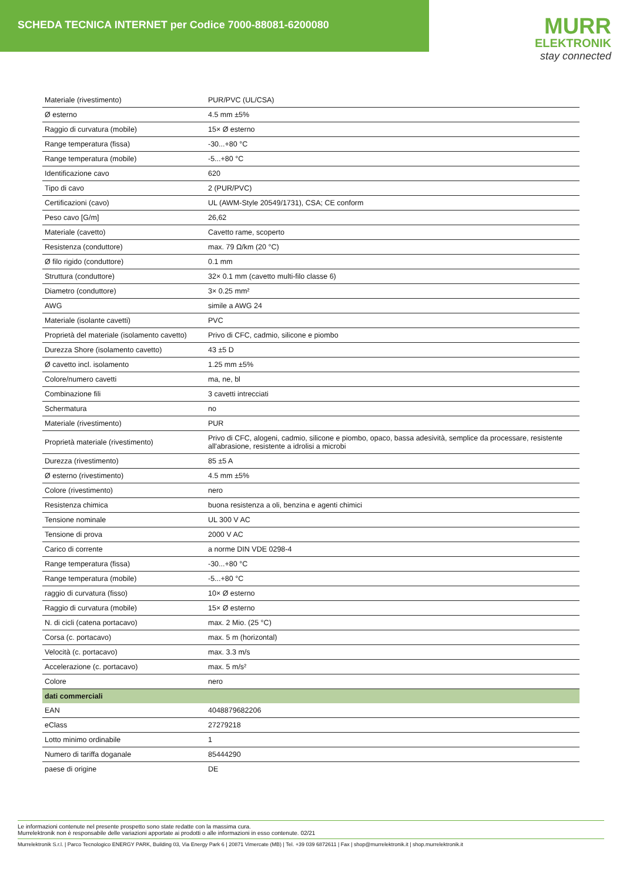SCHEDA TECNICA INTERNET per Codice 7000-88081-6200080
MURR
ELEKTRONIK
stay connected
| Materiale (rivestimento) | PUR/PVC (UL/CSA) |
| Ø esterno | 4.5 mm ±5% |
| Raggio di curvatura (mobile) | 15× Ø esterno |
| Range temperatura (fissa) | -30...+80 °C |
| Range temperatura (mobile) | -5...+80 °C |
| Identificazione cavo | 620 |
| Tipo di cavo | 2 (PUR/PVC) |
| Certificazioni (cavo) | UL (AWM-Style 20549/1731), CSA; CE conform |
| Peso cavo [G/m] | 26,62 |
| Materiale (cavetto) | Cavetto rame, scoperto |
| Resistenza (conduttore) | max. 79 Ω/km (20 °C) |
| Ø filo rigido (conduttore) | 0.1 mm |
| Struttura (conduttore) | 32× 0.1 mm (cavetto multi-filo classe 6) |
| Diametro (conduttore) | 3× 0.25 mm² |
| AWG | simile a AWG 24 |
| Materiale (isolante cavetti) | PVC |
| Proprietà del materiale (isolamento cavetto) | Privo di CFC, cadmio, silicone e piombo |
| Durezza Shore (isolamento cavetto) | 43 ±5 D |
| Ø cavetto incl. isolamento | 1.25 mm ±5% |
| Colore/numero cavetti | ma, ne, bl |
| Combinazione fili | 3 cavetti intrecciati |
| Schermatura | no |
| Materiale (rivestimento) | PUR |
| Proprietà materiale (rivestimento) | Privo di CFC, alogeni, cadmio, silicone e piombo, opaco, bassa adesività, semplice da processare, resistente all'abrasione, resistente a idrolisi a microbi |
| Durezza (rivestimento) | 85 ±5 A |
| Ø esterno (rivestimento) | 4.5 mm ±5% |
| Colore (rivestimento) | nero |
| Resistenza chimica | buona resistenza a oli, benzina e agenti chimici |
| Tensione nominale | UL 300 V AC |
| Tensione di prova | 2000 V AC |
| Carico di corrente | a norme DIN VDE 0298-4 |
| Range temperatura (fissa) | -30...+80 °C |
| Range temperatura (mobile) | -5...+80 °C |
| raggio di curvatura (fisso) | 10× Ø esterno |
| Raggio di curvatura (mobile) | 15× Ø esterno |
| N. di cicli (catena portacavo) | max. 2 Mio. (25 °C) |
| Corsa (c. portacavo) | max. 5 m (horizontal) |
| Velocità (c. portacavo) | max. 3.3 m/s |
| Accelerazione (c. portacavo) | max. 5 m/s² |
| Colore | nero |
| dati commerciali | |
| EAN | 4048879682206 |
| eClass | 27279218 |
| Lotto minimo ordinabile | 1 |
| Numero di tariffa doganale | 85444290 |
| paese di origine | DE |
Le informazioni contenute nel presente prospetto sono state redatte con la massima cura.
Murrelektronik non è responsabile delle variazioni apportate ai prodotti o alle informazioni in esso contenute. 02/21
Murrelektronik S.r.l. | Parco Tecnologico ENERGY PARK, Building 03, Via Energy Park 6 | 20871 Vimercate (MB) | Tel. +39 039 6872611 | Fax | shop@murrelektronik.it | shop.murrelektronik.it